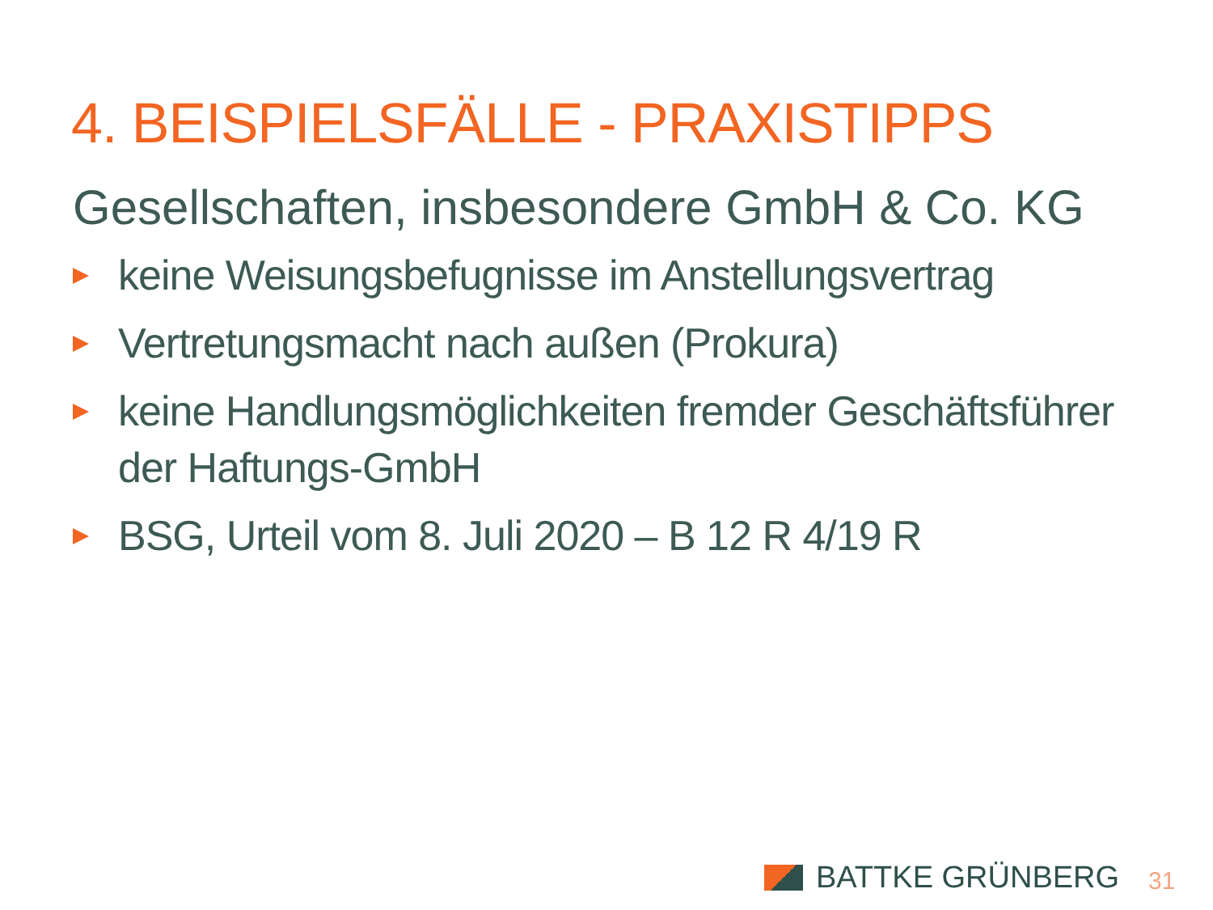4. BEISPIELSFÄLLE - PRAXISTIPPS
Gesellschaften, insbesondere GmbH & Co. KG
keine Weisungsbefugnisse im Anstellungsvertrag
Vertretungsmacht nach außen (Prokura)
keine Handlungsmöglichkeiten fremder Geschäftsführer der Haftungs-GmbH
BSG, Urteil vom 8. Juli 2020 – B 12 R 4/19 R
BATTKE GRÜNBERG 31